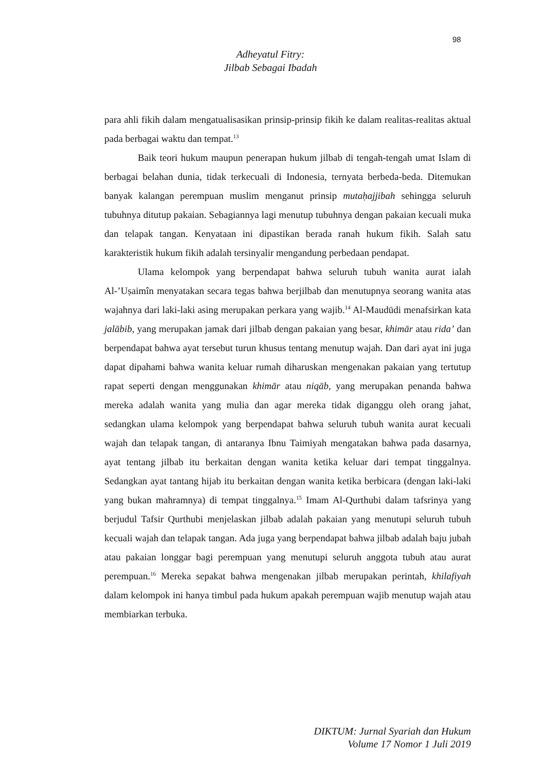98
Adheyatul Fitry:
Jilbab Sebagai Ibadah
para ahli fikih dalam mengatualisasikan prinsip-prinsip fikih ke dalam realitas-realitas aktual pada berbagai waktu dan tempat.<sup>13</sup>
Baik teori hukum maupun penerapan hukum jilbab di tengah-tengah umat Islam di berbagai belahan dunia, tidak terkecuali di Indonesia, ternyata berbeda-beda. Ditemukan banyak kalangan perempuan muslim menganut prinsip mutaḥajjibah sehingga seluruh tubuhnya ditutup pakaian. Sebagiannya lagi menutup tubuhnya dengan pakaian kecuali muka dan telapak tangan. Kenyataan ini dipastikan berada ranah hukum fikih. Salah satu karakteristik hukum fikih adalah tersinyalir mengandung perbedaan pendapat.
Ulama kelompok yang berpendapat bahwa seluruh tubuh wanita aurat ialah Al-’Uṣaimîn menyatakan secara tegas bahwa berjilbab dan menutupnya seorang wanita atas wajahnya dari laki-laki asing merupakan perkara yang wajib.<sup>14</sup> Al-Maudūdi menafsirkan kata jalābib, yang merupakan jamak dari jilbab dengan pakaian yang besar, khimār atau rida’ dan berpendapat bahwa ayat tersebut turun khusus tentang menutup wajah. Dan dari ayat ini juga dapat dipahami bahwa wanita keluar rumah diharuskan mengenakan pakaian yang tertutup rapat seperti dengan menggunakan khimār atau niqāb, yang merupakan penanda bahwa mereka adalah wanita yang mulia dan agar mereka tidak diganggu oleh orang jahat, sedangkan ulama kelompok yang berpendapat bahwa seluruh tubuh wanita aurat kecuali wajah dan telapak tangan, di antaranya Ibnu Taimiyah mengatakan bahwa pada dasarnya, ayat tentang jilbab itu berkaitan dengan wanita ketika keluar dari tempat tinggalnya. Sedangkan ayat tantang hijab itu berkaitan dengan wanita ketika berbicara (dengan laki-laki yang bukan mahramnya) di tempat tinggalnya.<sup>15</sup> Imam Al-Qurthubi dalam tafsrinya yang berjudul Tafsir Qurthubi menjelaskan jilbab adalah pakaian yang menutupi seluruh tubuh kecuali wajah dan telapak tangan. Ada juga yang berpendapat bahwa jilbab adalah baju jubah atau pakaian longgar bagi perempuan yang menutupi seluruh anggota tubuh atau aurat perempuan.<sup>16</sup> Mereka sepakat bahwa mengenakan jilbab merupakan perintah, khilafiyah dalam kelompok ini hanya timbul pada hukum apakah perempuan wajib menutup wajah atau membiarkan terbuka.
DIKTUM: Jurnal Syariah dan Hukum
Volume 17 Nomor 1 Juli 2019